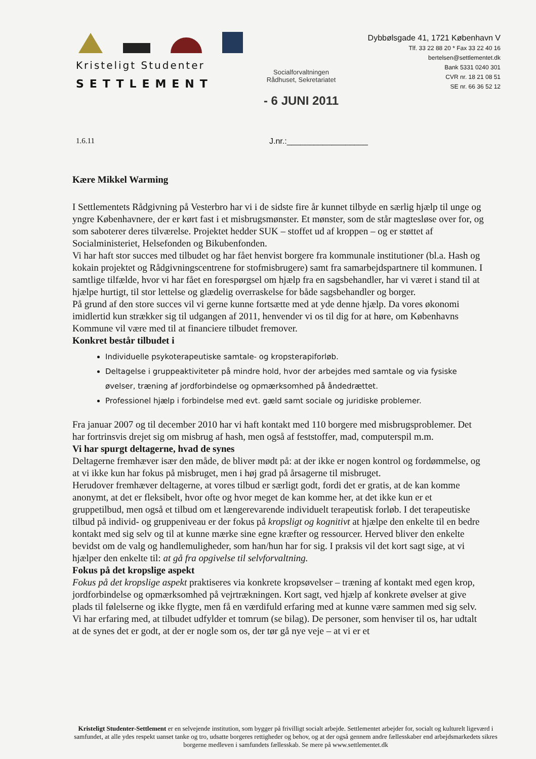Kristeligt Studenter
SETTLEMENT
Socialforvaltningen
Rådhuset, Sekretariatet
- 6 JUNI 2011
Dybbølsgade 41, 1721 København V
Tlf. 33 22 88 20 * Fax 33 22 40 16
bertelsen@settlementet.dk
Bank 5331 0240 301
CVR nr. 18 21 08 51
SE nr. 66 36 52 12
1.6.11 J.nr.:__________________
Kære Mikkel Warming
I Settlementets Rådgivning på Vesterbro har vi i de sidste fire år kunnet tilbyde en særlig hjælp til unge og yngre Københavnere, der er kørt fast i et misbrugsmønster. Et mønster, som de står magtesløse over for, og som saboterer deres tilværelse. Projektet hedder SUK – stoffet ud af kroppen – og er støttet af Socialministeriet, Helsefonden og Bikubenfonden.
Vi har haft stor succes med tilbudet og har fået henvist borgere fra kommunale institutioner (bl.a. Hash og kokain projektet og Rådgivningscentrene for stofmisbrugere) samt fra samarbejdspartnere til kommunen. I samtlige tilfælde, hvor vi har fået en forespørgsel om hjælp fra en sagsbehandler, har vi været i stand til at hjælpe hurtigt, til stor lettelse og glædelig overraskelse for både sagsbehandler og borger.
På grund af den store succes vil vi gerne kunne fortsætte med at yde denne hjælp. Da vores økonomi imidlertid kun strækker sig til udgangen af 2011, henvender vi os til dig for at høre, om Københavns Kommune vil være med til at financiere tilbudet fremover.
Konkret består tilbudet i
Individuelle psykoterapeutiske samtale- og kropsterapiforløb.
Deltagelse i gruppeaktiviteter på mindre hold, hvor der arbejdes med samtale og via fysiske øvelser, træning af jordforbindelse og opmærksomhed på åndedrættet.
Professionel hjælp i forbindelse med evt. gæld samt sociale og juridiske problemer.
Fra januar 2007 og til december 2010 har vi haft kontakt med 110 borgere med misbrugsproblemer. Det har fortrinsvis drejet sig om misbrug af hash, men også af feststoffer, mad, computerspil m.m.
Vi har spurgt deltagerne, hvad de synes
Deltagerne fremhæver især den måde, de bliver mødt på: at der ikke er nogen kontrol og fordømmelse, og at vi ikke kun har fokus på misbruget, men i høj grad på årsagerne til misbruget.
Herudover fremhæver deltagerne, at vores tilbud er særligt godt, fordi det er gratis, at de kan komme anonymt, at det er fleksibelt, hvor ofte og hvor meget de kan komme her, at det ikke kun er et gruppetilbud, men også et tilbud om et længerevarende individuelt terapeutisk forløb. I det terapeutiske tilbud på individ- og gruppeniveau er der fokus på kropsligt og kognitivt at hjælpe den enkelte til en bedre kontakt med sig selv og til at kunne mærke sine egne kræfter og ressourcer. Herved bliver den enkelte bevidst om de valg og handlemuligheder, som han/hun har for sig. I praksis vil det kort sagt sige, at vi hjælper den enkelte til: at gå fra opgivelse til selvforvaltning.
Fokus på det kropslige aspekt
Fokus på det kropslige aspekt praktiseres via konkrete kropsøvelser – træning af kontakt med egen krop, jordforbindelse og opmærksomhed på vejrtrækningen. Kort sagt, ved hjælp af konkrete øvelser at give plads til følelserne og ikke flygte, men få en værdifuld erfaring med at kunne være sammen med sig selv.
Vi har erfaring med, at tilbudet udfylder et tomrum (se bilag). De personer, som henviser til os, har udtalt at de synes det er godt, at der er nogle som os, der tør gå nye veje – at vi er et
Kristeligt Studenter-Settlement er en selvejende institution, som bygger på frivilligt socialt arbejde. Settlementet arbejder for, socialt og kulturelt ligeværd i samfundet, at alle ydes respekt uanset tanke og tro, udsatte borgeres rettigheder og behov, og at der også gennem andre fællesskaber end arbejdsmarkedets sikres borgerne medleven i samfundets fællesskab. Se mere på www.settlementet.dk